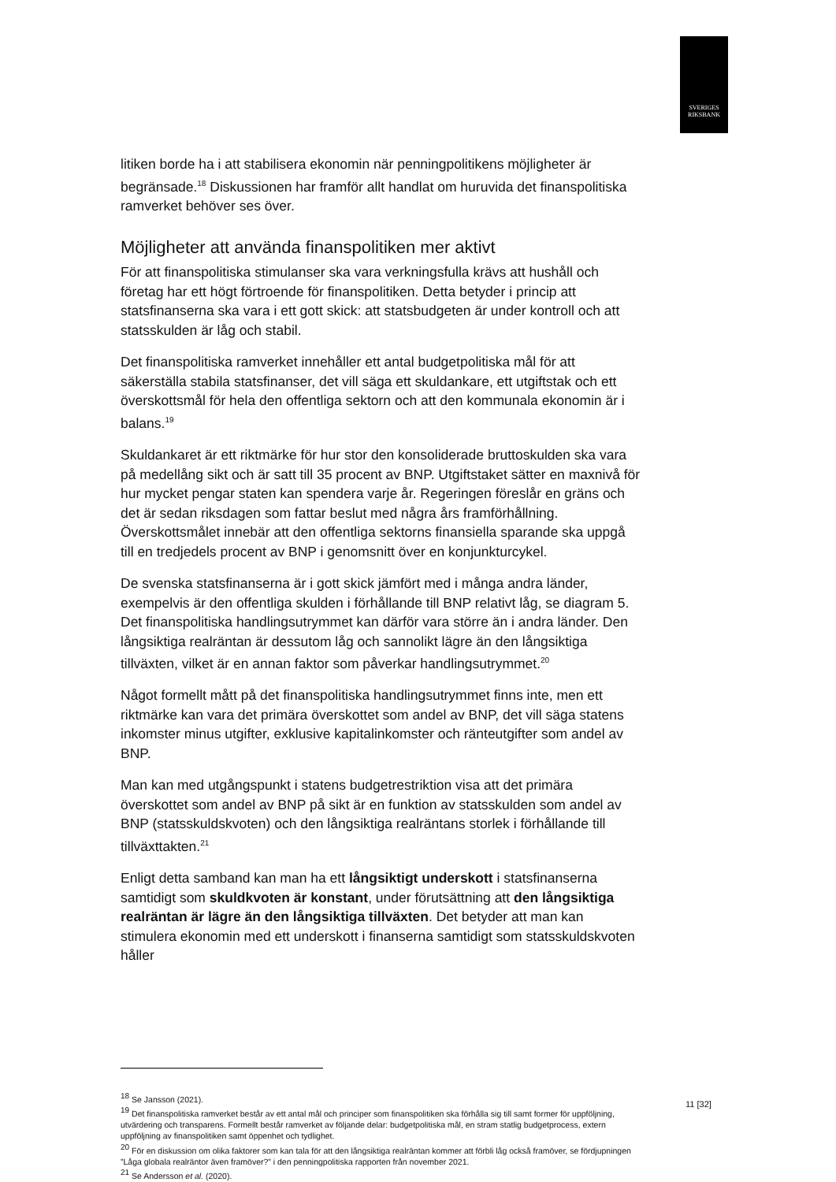SVERIGES
RIKSBANK
litiken borde ha i att stabilisera ekonomin när penningpolitikens möjligheter är begränsade.<sup>18</sup> Diskussionen har framför allt handlat om huruvida det finanspolitiska ramverket behöver ses över.
Möjligheter att använda finanspolitiken mer aktivt
För att finanspolitiska stimulanser ska vara verkningsfulla krävs att hushåll och företag har ett högt förtroende för finanspolitiken. Detta betyder i princip att statsfinanserna ska vara i ett gott skick: att statsbudgeten är under kontroll och att statsskulden är låg och stabil.
Det finanspolitiska ramverket innehåller ett antal budgetpolitiska mål för att säkerställa stabila statsfinanser, det vill säga ett skuldankare, ett utgiftstak och ett överskottsmål för hela den offentliga sektorn och att den kommunala ekonomin är i balans.<sup>19</sup>
Skuldankaret är ett riktmärke för hur stor den konsoliderade bruttoskulden ska vara på medellång sikt och är satt till 35 procent av BNP. Utgiftstaket sätter en maxnivå för hur mycket pengar staten kan spendera varje år. Regeringen föreslår en gräns och det är sedan riksdagen som fattar beslut med några års framförhållning. Överskottsmålet innebär att den offentliga sektorns finansiella sparande ska uppgå till en tredjedels procent av BNP i genomsnitt över en konjunkturcykel.
De svenska statsfinanserna är i gott skick jämfört med i många andra länder, exempelvis är den offentliga skulden i förhållande till BNP relativt låg, se diagram 5. Det finanspolitiska handlingsutrymmet kan därför vara större än i andra länder. Den långsiktiga realräntan är dessutom låg och sannolikt lägre än den långsiktiga tillväxten, vilket är en annan faktor som påverkar handlingsutrymmet.<sup>20</sup>
Något formellt mått på det finanspolitiska handlingsutrymmet finns inte, men ett riktmärke kan vara det primära överskottet som andel av BNP, det vill säga statens inkomster minus utgifter, exklusive kapitalinkomster och ränteutgifter som andel av BNP.
Man kan med utgångspunkt i statens budgetrestriktion visa att det primära överskottet som andel av BNP på sikt är en funktion av statsskulden som andel av BNP (statsskuldskvoten) och den långsiktiga realräntans storlek i förhållande till tillväxttakten.<sup>21</sup>
Enligt detta samband kan man ha ett långsiktigt underskott i statsfinanserna samtidigt som skuldkvoten är konstant, under förutsättning att den långsiktiga realräntan är lägre än den långsiktiga tillväxten. Det betyder att man kan stimulera ekonomin med ett underskott i finanserna samtidigt som statsskuldskvoten håller
<sup>18</sup> Se Jansson (2021).
<sup>19</sup> Det finanspolitiska ramverket består av ett antal mål och principer som finanspolitiken ska förhålla sig till samt former för uppföljning, utvärdering och transparens. Formellt består ramverket av följande delar: budgetpolitiska mål, en stram statlig budgetprocess, extern uppföljning av finanspolitiken samt öppenhet och tydlighet.
<sup>20</sup> För en diskussion om olika faktorer som kan tala för att den långsiktiga realräntan kommer att förbli låg också framöver, se fördjupningen ”Låga globala realräntor även framöver?” i den penningpolitiska rapporten från november 2021.
<sup>21</sup> Se Andersson et al. (2020).
11 [32]